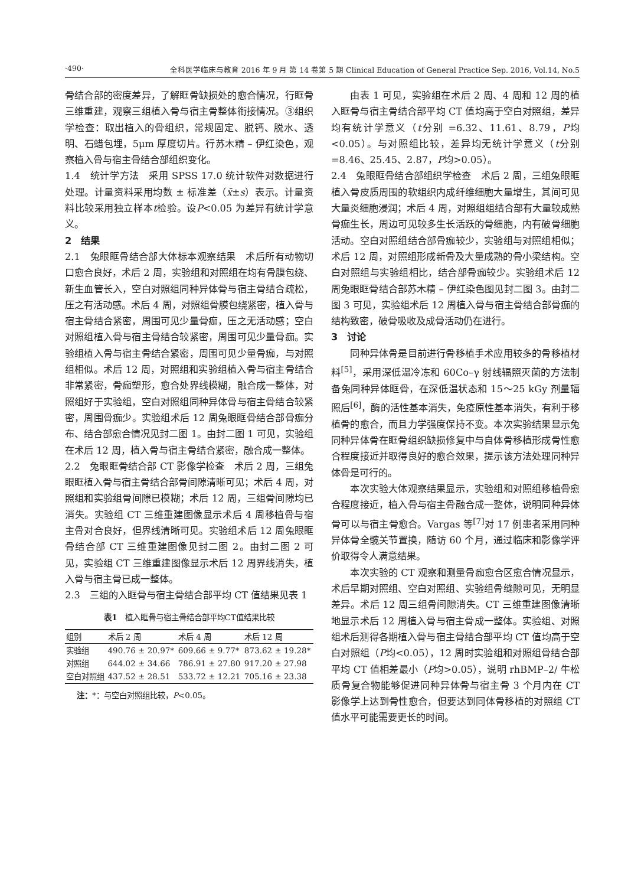·490· 全科医学临床与教育 2016 年 9 月 第 14 卷第 5 期 Clinical Education of General Practice Sep. 2016, Vol.14, No.5
骨结合部的密度差异，了解眶骨缺损处的愈合情况，行眶骨三维重建，观察三组植入骨与宿主骨整体衔接情况。③组织学检查：取出植入的骨组织，常规固定、脱钙、脱水、透明、石蜡包埋，5μm 厚度切片。行苏木精 – 伊红染色，观察植入骨与宿主骨结合部组织变化。
1.4　统计学方法　采用 SPSS 17.0 统计软件对数据进行处理。计量资料采用均数 ± 标准差（x̄±s）表示。计量资料比较采用独立样本t检验。设P<0.05 为差异有统计学意义。
2　结果
2.1　兔眼眶骨结合部大体标本观察结果　术后所有动物切口愈合良好，术后 2 周，实验组和对照组在均有骨膜包绕、新生血管长入，空白对照组同种异体骨与宿主骨结合疏松，压之有活动感。术后 4 周，对照组骨膜包绕紧密，植入骨与宿主骨结合紧密，周围可见少量骨痂，压之无活动感；空白对照组植入骨与宿主骨结合较紧密，周围可见少量骨痂。实验组植入骨与宿主骨结合紧密，周围可见少量骨痂，与对照组相似。术后 12 周，对照组和实验组植入骨与宿主骨结合非常紧密，骨痂塑形，愈合处界线模糊，融合成一整体，对照组好于实验组，空白对照组同种异体骨与宿主骨结合较紧密，周围骨痂少。实验组术后 12 周兔眼眶骨结合部骨痂分布、结合部愈合情况见封二图 1。由封二图 1 可见，实验组在术后 12 周，植入骨与宿主骨结合紧密，融合成一整体。
2.2　兔眼眶骨结合部 CT 影像学检查　术后 2 周，三组兔眼眶植入骨与宿主骨结合部骨间隙清晰可见；术后 4 周，对照组和实验组骨间隙已模糊；术后 12 周，三组骨间隙均已消失。实验组 CT 三维重建图像显示术后 4 周移植骨与宿主骨对合良好，但界线清晰可见。实验组术后 12 周兔眼眶骨结合部 CT 三维重建图像见封二图 2。由封二图 2 可见，实验组 CT 三维重建图像显示术后 12 周界线消失，植入骨与宿主骨已成一整体。
2.3　三组的入眶骨与宿主骨结合部平均 CT 值结果见表 1
表1　植入眶骨与宿主骨结合部平均CT值结果比较
| 组别 | 术后 2 周 | 术后 4 周 | 术后 12 周 |
| --- | --- | --- | --- |
| 实验组 | 490.76 ± 20.97* | 609.66 ± 9.77* | 873.62 ± 19.28* |
| 对照组 | 644.02 ± 34.66 | 786.91 ± 27.80 | 917.20 ± 27.98 |
| 空白对照组 | 437.52 ± 28.51 | 533.72 ± 12.21 | 705.16 ± 23.38 |
注：*：与空白对照组比较，P<0.05。
由表 1 可见，实验组在术后 2 周、4 周和 12 周的植入眶骨与宿主骨结合部平均 CT 值均高于空白对照组，差异均有统计学意义（t分别 =6.32、11.61、8.79，P均<0.05）。与对照组比较，差异均无统计学意义（t分别 =8.46、25.45、2.87，P均>0.05）。
2.4　兔眼眶骨结合部组织学检查　术后 2 周，三组兔眼眶植入骨皮质周围的软组织内成纤维细胞大量增生，其间可见大量炎细胞浸润；术后 4 周，对照组组结合部有大量较成熟骨痂生长，周边可见较多生长活跃的骨细胞，内有破骨细胞活动。空白对照组结合部骨痂较少，实验组与对照组相似；术后 12 周，对照组形成新骨及大量成熟的骨小梁结构。空白对照组与实验组相比，结合部骨痂较少。实验组术后 12 周兔眼眶骨结合部苏木精 – 伊红染色图见封二图 3。由封二图 3 可见，实验组术后 12 周植入骨与宿主骨结合部骨痂的结构致密，破骨吸收及成骨活动仍在进行。
3　讨论
同种异体骨是目前进行骨移植手术应用较多的骨移植材料<sup>[5]</sup>，采用深低温冷冻和 60Co–γ 射线辐照灭菌的方法制备兔同种异体眶骨，在深低温状态和 15～25 kGy 剂量辐照后<sup>[6]</sup>，酶的活性基本消失，免疫原性基本消失，有利于移植骨的愈合，而且力学强度保持不变。本次实验结果显示兔同种异体骨在眶骨组织缺损修复中与自体骨移植形成骨性愈合程度接近并取得良好的愈合效果，提示该方法处理同种异体骨是可行的。
本次实验大体观察结果显示，实验组和对照组移植骨愈合程度接近，植入骨与宿主骨融合成一整体，说明同种异体骨可以与宿主骨愈合。Vargas 等<sup>[7]</sup>对 17 例患者采用同种异体骨全髋关节置换，随访 60 个月，通过临床和影像学评价取得令人满意结果。
本次实验的 CT 观察和测量骨痂愈合区愈合情况显示，术后早期对照组、空白对照组、实验组骨缝隙可见，无明显差异。术后 12 周三组骨间隙消失。CT 三维重建图像清晰地显示术后 12 周植入骨与宿主骨成一整体。实验组、对照组术后测得各期植入骨与宿主骨结合部平均 CT 值均高于空白对照组（P均<0.05），12 周时实验组和对照组骨结合部平均 CT 值相差最小（P均>0.05），说明 rhBMP–2/ 牛松质骨复合物能够促进同种异体骨与宿主骨 3 个月内在 CT 影像学上达到骨性愈合，但要达到同体骨移植的对照组 CT 值水平可能需要更长的时间。